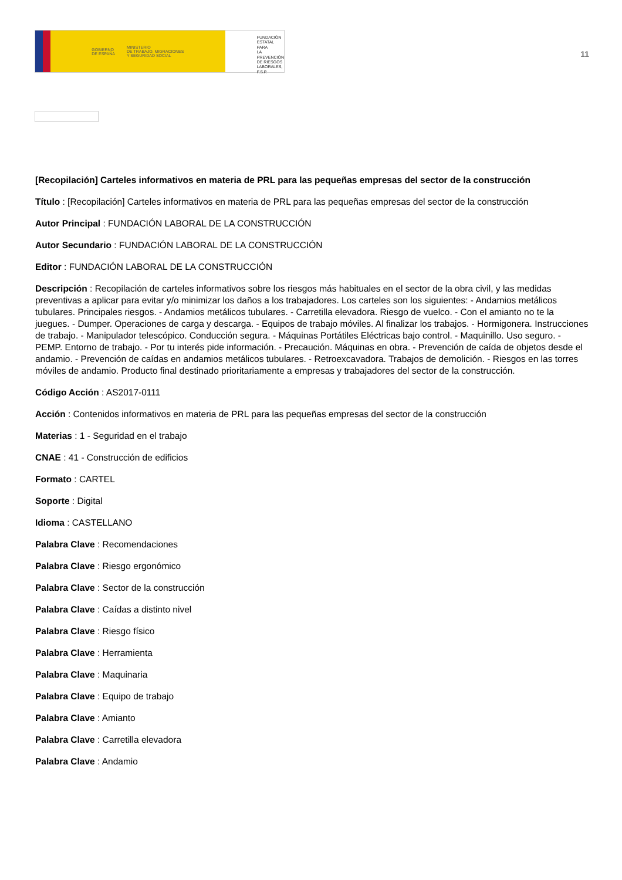GOBIERNO
DE ESPAÑA MINISTERIO
DE TRABAJO, MIGRACIONES
Y SEGURIDAD SOCIAL
FUNDACIÓN
ESTATAL PARA
LA PREVENCIÓN
DE RIESGOS
LABORALES, F.S.P.
11
[Recopilación] Carteles informativos en materia de PRL para las pequeñas empresas del sector de la construcción
Título : [Recopilación] Carteles informativos en materia de PRL para las pequeñas empresas del sector de la construcción
Autor Principal : FUNDACIÓN LABORAL DE LA CONSTRUCCIÓN
Autor Secundario : FUNDACIÓN LABORAL DE LA CONSTRUCCIÓN
Editor : FUNDACIÓN LABORAL DE LA CONSTRUCCIÓN
Descripción : Recopilación de carteles informativos sobre los riesgos más habituales en el sector de la obra civil, y las medidas preventivas a aplicar para evitar y/o minimizar los daños a los trabajadores. Los carteles son los siguientes: - Andamios metálicos tubulares. Principales riesgos. - Andamios metálicos tubulares. - Carretilla elevadora. Riesgo de vuelco. - Con el amianto no te la juegues. - Dumper. Operaciones de carga y descarga. - Equipos de trabajo móviles. Al finalizar los trabajos. - Hormigonera. Instrucciones de trabajo. - Manipulador telescópico. Conducción segura. - Máquinas Portátiles Eléctricas bajo control. - Maquinillo. Uso seguro. - PEMP. Entorno de trabajo. - Por tu interés pide información. - Precaución. Máquinas en obra. - Prevención de caída de objetos desde el andamio. - Prevención de caídas en andamios metálicos tubulares. - Retroexcavadora. Trabajos de demolición. - Riesgos en las torres móviles de andamio. Producto final destinado prioritariamente a empresas y trabajadores del sector de la construcción.
Código Acción : AS2017-0111
Acción : Contenidos informativos en materia de PRL para las pequeñas empresas del sector de la construcción
Materias : 1 - Seguridad en el trabajo
CNAE : 41 - Construcción de edificios
Formato : CARTEL
Soporte : Digital
Idioma : CASTELLANO
Palabra Clave : Recomendaciones
Palabra Clave : Riesgo ergonómico
Palabra Clave : Sector de la construcción
Palabra Clave : Caídas a distinto nivel
Palabra Clave : Riesgo físico
Palabra Clave : Herramienta
Palabra Clave : Maquinaria
Palabra Clave : Equipo de trabajo
Palabra Clave : Amianto
Palabra Clave : Carretilla elevadora
Palabra Clave : Andamio